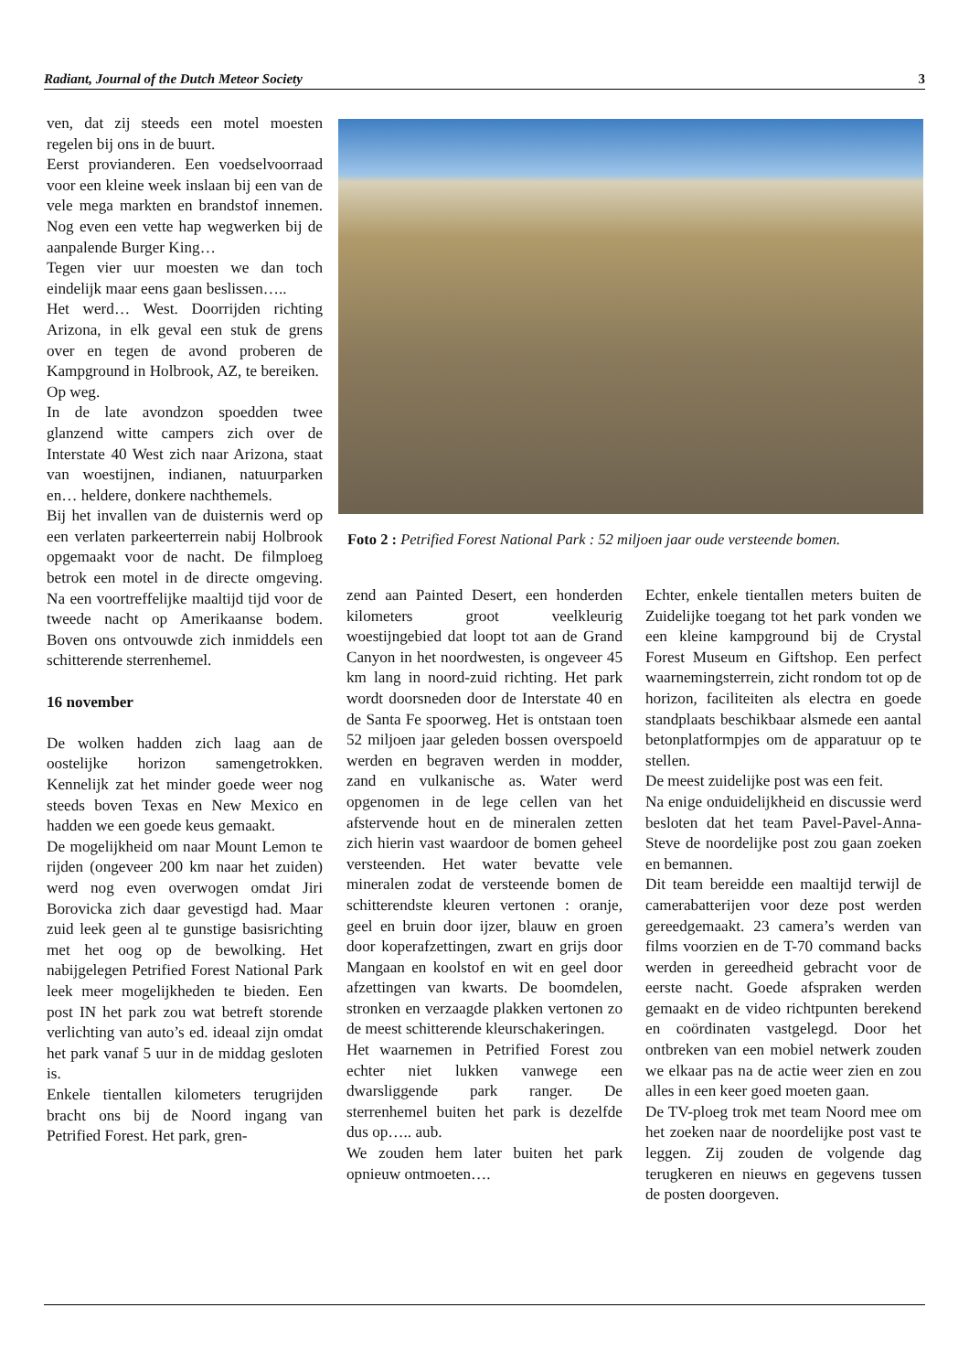Radiant, Journal of the Dutch Meteor Society 3
ven, dat zij steeds een motel moesten regelen bij ons in de buurt.
Eerst provianderen. Een voedselvoorraad voor een kleine week inslaan bij een van de vele mega markten en brandstof innemen. Nog even een vette hap wegwerken bij de aanpalende Burger King…
Tegen vier uur moesten we dan toch eindelijk maar eens gaan beslissen…..
Het werd… West. Doorrijden richting Arizona, in elk geval een stuk de grens over en tegen de avond proberen de Kampground in Holbrook, AZ, te bereiken.
Op weg.
In de late avondzon spoedden twee glanzend witte campers zich over de Interstate 40 West zich naar Arizona, staat van woestijnen, indianen, natuurparken en… heldere, donkere nachthemels.
Bij het invallen van de duisternis werd op een verlaten parkeerterrein nabij Holbrook opgemaakt voor de nacht. De filmploeg betrok een motel in de directe omgeving. Na een voortreffelijke maaltijd tijd voor de tweede nacht op Amerikaanse bodem. Boven ons ontvouwde zich inmiddels een schitterende sterrenhemel.
16 november
De wolken hadden zich laag aan de oostelijke horizon samengetrokken. Kennelijk zat het minder goede weer nog steeds boven Texas en New Mexico en hadden we een goede keus gemaakt.
De mogelijkheid om naar Mount Lemon te rijden (ongeveer 200 km naar het zuiden) werd nog even overwogen omdat Jiri Borovicka zich daar gevestigd had. Maar zuid leek geen al te gunstige basisrichting met het oog op de bewolking. Het nabijgelegen Petrified Forest National Park leek meer mogelijkheden te bieden. Een post IN het park zou wat betreft storende verlichting van auto’s ed. ideaal zijn omdat het park vanaf 5 uur in de middag gesloten is.
Enkele tientallen kilometers terugrijden bracht ons bij de Noord ingang van Petrified Forest. Het park, gren-
Foto 2 : Petrified Forest National Park : 52 miljoen jaar oude versteende bomen.
zend aan Painted Desert, een honderden kilometers groot veelkleurig woestijngebied dat loopt tot aan de Grand Canyon in het noordwesten, is ongeveer 45 km lang in noord-zuid richting. Het park wordt doorsneden door de Interstate 40 en de Santa Fe spoorweg. Het is ontstaan toen 52 miljoen jaar geleden bossen overspoeld werden en begraven werden in modder, zand en vulkanische as. Water werd opgenomen in de lege cellen van het afstervende hout en de mineralen zetten zich hierin vast waardoor de bomen geheel versteenden. Het water bevatte vele mineralen zodat de versteende bomen de schitterendste kleuren vertonen : oranje, geel en bruin door ijzer, blauw en groen door koperafzettingen, zwart en grijs door Mangaan en koolstof en wit en geel door afzettingen van kwarts. De boomdelen, stronken en verzaagde plakken vertonen zo de meest schitterende kleurschakeringen.
Het waarnemen in Petrified Forest zou echter niet lukken vanwege een dwarsliggende park ranger. De sterrenhemel buiten het park is dezelfde dus op….. aub.
We zouden hem later buiten het park opnieuw ontmoeten….
Echter, enkele tientallen meters buiten de Zuidelijke toegang tot het park vonden we een kleine kampground bij de Crystal Forest Museum en Giftshop. Een perfect waarnemingsterrein, zicht rondom tot op de horizon, faciliteiten als electra en goede standplaats beschikbaar alsmede een aantal betonplatformpjes om de apparatuur op te stellen.
De meest zuidelijke post was een feit.
Na enige onduidelijkheid en discussie werd besloten dat het team Pavel-Pavel-Anna-Steve de noordelijke post zou gaan zoeken en bemannen.
Dit team bereidde een maaltijd terwijl de camerabatterijen voor deze post werden gereedgemaakt. 23 camera’s werden van films voorzien en de T-70 command backs werden in gereedheid gebracht voor de eerste nacht. Goede afspraken werden gemaakt en de video richtpunten berekend en coördinaten vastgelegd. Door het ontbreken van een mobiel netwerk zouden we elkaar pas na de actie weer zien en zou alles in een keer goed moeten gaan.
De TV-ploeg trok met team Noord mee om het zoeken naar de noordelijke post vast te leggen. Zij zouden de volgende dag terugkeren en nieuws en gegevens tussen de posten doorgeven.